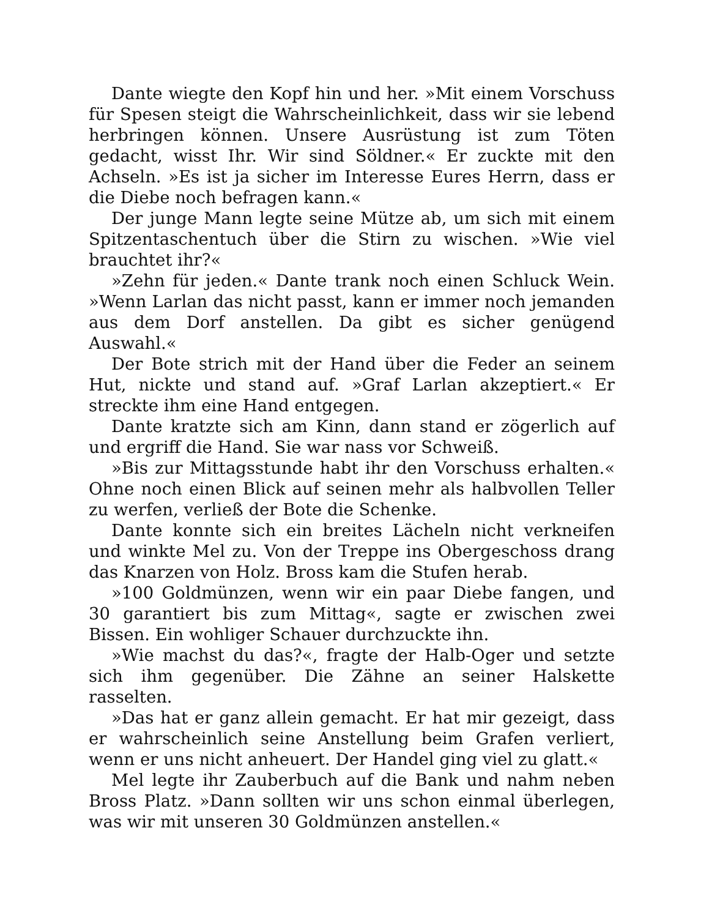Dante wiegte den Kopf hin und her. »Mit einem Vorschuss für Spesen steigt die Wahrscheinlichkeit, dass wir sie lebend herbringen können. Unsere Ausrüstung ist zum Töten gedacht, wisst Ihr. Wir sind Söldner.« Er zuckte mit den Achseln. »Es ist ja sicher im Interesse Eures Herrn, dass er die Diebe noch befragen kann.«
Der junge Mann legte seine Mütze ab, um sich mit einem Spitzentaschentuch über die Stirn zu wischen. »Wie viel brauchtet ihr?«
»Zehn für jeden.« Dante trank noch einen Schluck Wein. »Wenn Larlan das nicht passt, kann er immer noch jemanden aus dem Dorf anstellen. Da gibt es sicher genügend Auswahl.«
Der Bote strich mit der Hand über die Feder an seinem Hut, nickte und stand auf. »Graf Larlan akzeptiert.« Er streckte ihm eine Hand entgegen.
Dante kratzte sich am Kinn, dann stand er zögerlich auf und ergriff die Hand. Sie war nass vor Schweiß.
»Bis zur Mittagsstunde habt ihr den Vorschuss erhalten.« Ohne noch einen Blick auf seinen mehr als halbvollen Teller zu werfen, verließ der Bote die Schenke.
Dante konnte sich ein breites Lächeln nicht verkneifen und winkte Mel zu. Von der Treppe ins Obergeschoss drang das Knarzen von Holz. Bross kam die Stufen herab.
»100 Goldmünzen, wenn wir ein paar Diebe fangen, und 30 garantiert bis zum Mittag«, sagte er zwischen zwei Bissen. Ein wohliger Schauer durchzuckte ihn.
»Wie machst du das?«, fragte der Halb-Oger und setzte sich ihm gegenüber. Die Zähne an seiner Halskette rasselten.
»Das hat er ganz allein gemacht. Er hat mir gezeigt, dass er wahrscheinlich seine Anstellung beim Grafen verliert, wenn er uns nicht anheuert. Der Handel ging viel zu glatt.«
Mel legte ihr Zauberbuch auf die Bank und nahm neben Bross Platz. »Dann sollten wir uns schon einmal überlegen, was wir mit unseren 30 Goldmünzen anstellen.«